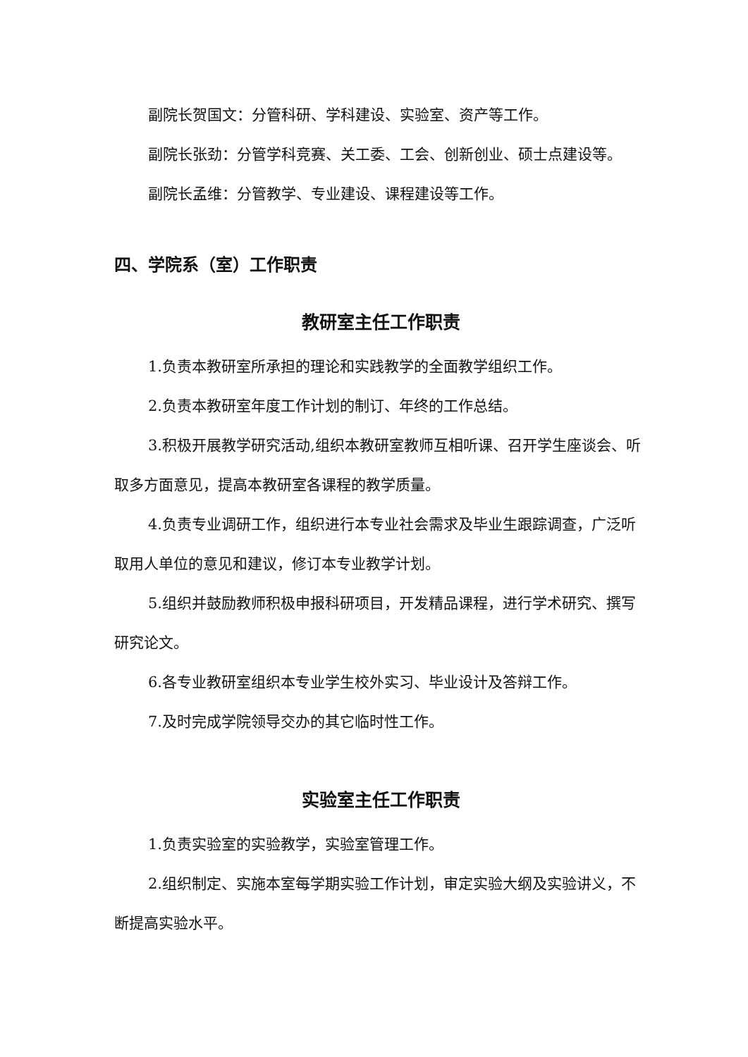副院长贺国文：分管科研、学科建设、实验室、资产等工作。
副院长张劲：分管学科竞赛、关工委、工会、创新创业、硕士点建设等。
副院长孟维：分管教学、专业建设、课程建设等工作。
四、学院系（室）工作职责
教研室主任工作职责
1.负责本教研室所承担的理论和实践教学的全面教学组织工作。
2.负责本教研室年度工作计划的制订、年终的工作总结。
3.积极开展教学研究活动,组织本教研室教师互相听课、召开学生座谈会、听取多方面意见，提高本教研室各课程的教学质量。
4.负责专业调研工作，组织进行本专业社会需求及毕业生跟踪调查，广泛听取用人单位的意见和建议，修订本专业教学计划。
5.组织并鼓励教师积极申报科研项目，开发精品课程，进行学术研究、撰写研究论文。
6.各专业教研室组织本专业学生校外实习、毕业设计及答辩工作。
7.及时完成学院领导交办的其它临时性工作。
实验室主任工作职责
1.负责实验室的实验教学，实验室管理工作。
2.组织制定、实施本室每学期实验工作计划，审定实验大纲及实验讲义，不断提高实验水平。